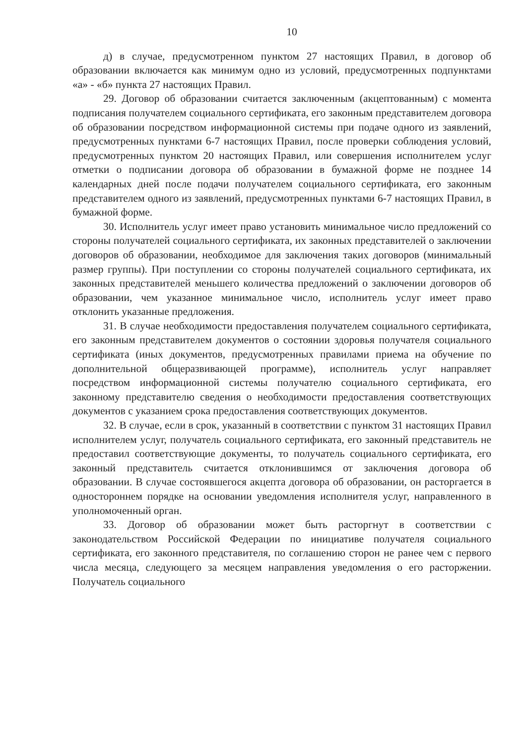10
д) в случае, предусмотренном пунктом 27 настоящих Правил, в договор об образовании включается как минимум одно из условий, предусмотренных подпунктами «а» - «б» пункта 27 настоящих Правил.
29. Договор об образовании считается заключенным (акцептованным) с момента подписания получателем социального сертификата, его законным представителем договора об образовании посредством информационной системы при подаче одного из заявлений, предусмотренных пунктами 6-7 настоящих Правил, после проверки соблюдения условий, предусмотренных пунктом 20 настоящих Правил, или совершения исполнителем услуг отметки о подписании договора об образовании в бумажной форме не позднее 14 календарных дней после подачи получателем социального сертификата, его законным представителем одного из заявлений, предусмотренных пунктами 6-7 настоящих Правил, в бумажной форме.
30. Исполнитель услуг имеет право установить минимальное число предложений со стороны получателей социального сертификата, их законных представителей о заключении договоров об образовании, необходимое для заключения таких договоров (минимальный размер группы). При поступлении со стороны получателей социального сертификата, их законных представителей меньшего количества предложений о заключении договоров об образовании, чем указанное минимальное число, исполнитель услуг имеет право отклонить указанные предложения.
31. В случае необходимости предоставления получателем социального сертификата, его законным представителем документов о состоянии здоровья получателя социального сертификата (иных документов, предусмотренных правилами приема на обучение по дополнительной общеразвивающей программе), исполнитель услуг направляет посредством информационной системы получателю социального сертификата, его законному представителю сведения о необходимости предоставления соответствующих документов с указанием срока предоставления соответствующих документов.
32. В случае, если в срок, указанный в соответствии с пунктом 31 настоящих Правил исполнителем услуг, получатель социального сертификата, его законный представитель не предоставил соответствующие документы, то получатель социального сертификата, его законный представитель считается отклонившимся от заключения договора об образовании. В случае состоявшегося акцепта договора об образовании, он расторгается в одностороннем порядке на основании уведомления исполнителя услуг, направленного в уполномоченный орган.
33. Договор об образовании может быть расторгнут в соответствии с законодательством Российской Федерации по инициативе получателя социального сертификата, его законного представителя, по соглашению сторон не ранее чем с первого числа месяца, следующего за месяцем направления уведомления о его расторжении. Получатель социального